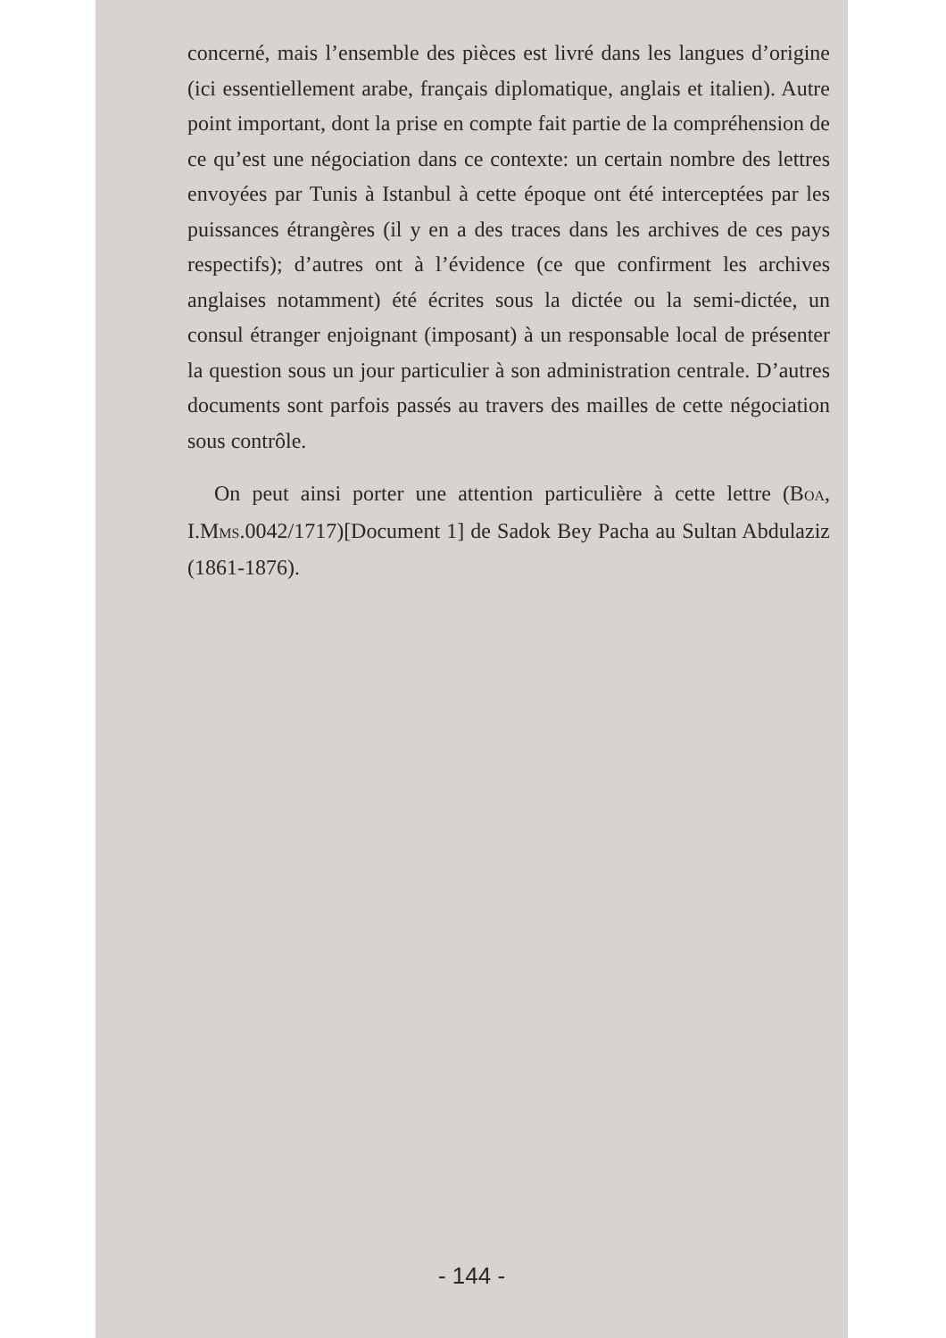concerné, mais l’ensemble des pièces est livré dans les langues d’origine (ici essentiellement arabe, français diplomatique, anglais et italien). Autre point important, dont la prise en compte fait partie de la compréhension de ce qu’est une négociation dans ce contexte: un certain nombre des lettres envoyées par Tunis à Istanbul à cette époque ont été interceptées par les puissances étrangères (il y en a des traces dans les archives de ces pays respectifs); d’autres ont à l’évidence (ce que confirment les archives anglaises notamment) été écrites sous la dictée ou la semi-dictée, un consul étranger enjoignant (imposant) à un responsable local de présenter la question sous un jour particulier à son administration centrale. D’autres documents sont parfois passés au travers des mailles de cette négociation sous contrôle.
On peut ainsi porter une attention particulière à cette lettre (BOA, I.MMS.0042/1717)[Document 1] de Sadok Bey Pacha au Sultan Abdulaziz (1861-1876).
- 144 -